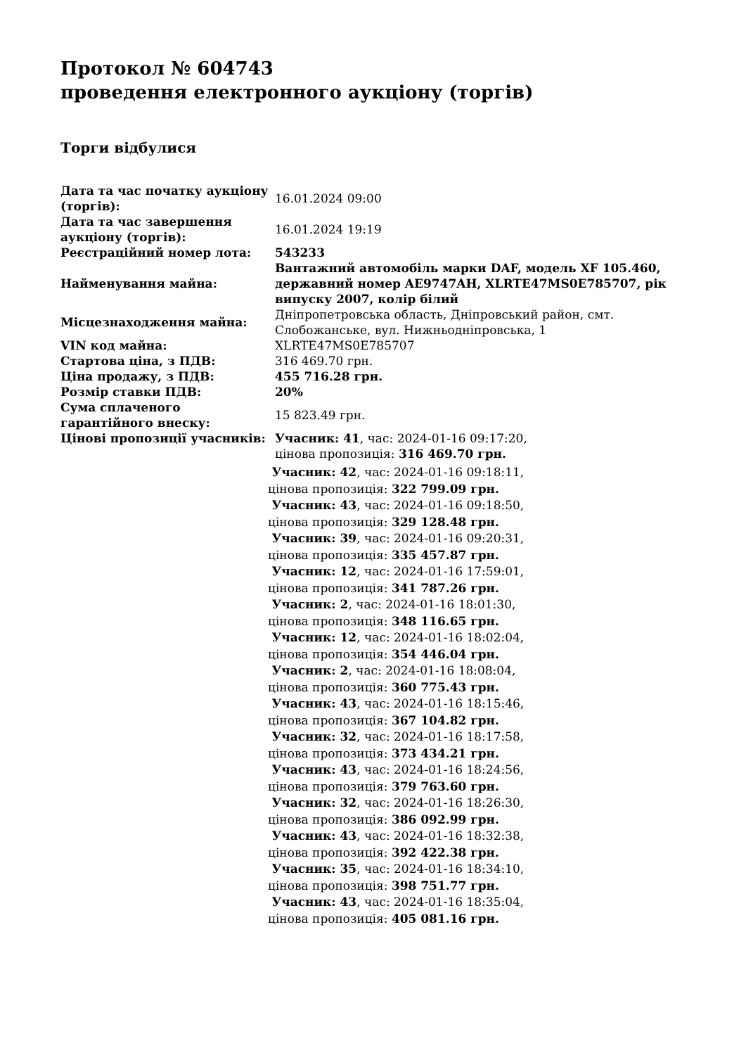Протокол № 604743
проведення електронного аукціону (торгів)
Торги відбулися
| Дата та час початку аукціону (торгів): | 16.01.2024 09:00 |
| Дата та час завершення аукціону (торгів): | 16.01.2024 19:19 |
| Реєстраційний номер лота: | 543233 |
| Найменування майна: | Вантажний автомобіль марки DAF, модель XF 105.460, державний номер AE9747AH, XLRTE47MS0E785707, рік випуску 2007, колір білий |
| Місцезнаходження майна: | Дніпропетровська область, Дніпровський район, смт. Слобожанське, вул. Нижньодніпровська, 1 |
| VIN код майна: | XLRTE47MS0E785707 |
| Стартова ціна, з ПДВ: | 316 469.70 грн. |
| Ціна продажу, з ПДВ: | 455 716.28 грн. |
| Розмір ставки ПДВ: | 20% |
| Сума сплаченого гарантійного внеску: | 15 823.49 грн. |
| Цінові пропозиції учасників: | Учасник: 41 , час: 2024-01-16 09:17:20, цінова пропозиція: 316 469.70 грн. Учасник: 42 , час: 2024-01-16 09:18:11, цінова пропозиція: 322 799.09 грн. Учасник: 43 , час: 2024-01-16 09:18:50, цінова пропозиція: 329 128.48 грн. Учасник: 39 , час: 2024-01-16 09:20:31, цінова пропозиція: 335 457.87 грн. Учасник: 12 , час: 2024-01-16 17:59:01, цінова пропозиція: 341 787.26 грн. Учасник: 2 , час: 2024-01-16 18:01:30, цінова пропозиція: 348 116.65 грн. Учасник: 12 , час: 2024-01-16 18:02:04, цінова пропозиція: 354 446.04 грн. Учасник: 2 , час: 2024-01-16 18:08:04, цінова пропозиція: 360 775.43 грн. Учасник: 43 , час: 2024-01-16 18:15:46, цінова пропозиція: 367 104.82 грн. Учасник: 32 , час: 2024-01-16 18:17:58, цінова пропозиція: 373 434.21 грн. Учасник: 43 , час: 2024-01-16 18:24:56, цінова пропозиція: 379 763.60 грн. Учасник: 32 , час: 2024-01-16 18:26:30, цінова пропозиція: 386 092.99 грн. Учасник: 43 , час: 2024-01-16 18:32:38, цінова пропозиція: 392 422.38 грн. Учасник: 35 , час: 2024-01-16 18:34:10, цінова пропозиція: 398 751.77 грн. Учасник: 43 , час: 2024-01-16 18:35:04, цінова пропозиція: 405 081.16 грн. |